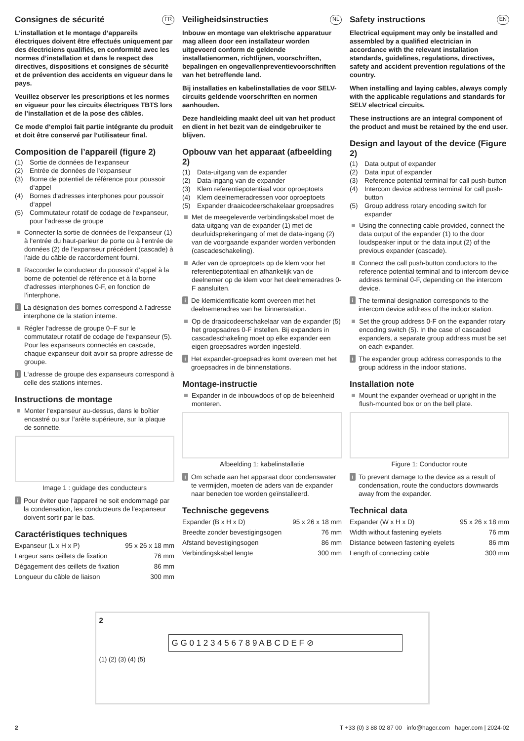Consignes de sécurité FR
L‘installation et le montage d‘appareils électriques doivent être effectués uniquement par des électriciens qualifiés, en conformité avec les normes d’installation et dans le respect des directives, dispositions et consignes de sécurité et de prévention des accidents en vigueur dans le pays.
Veuillez observer les prescriptions et les normes en vigueur pour les circuits électriques TBTS lors de l’installation et de la pose des câbles.
Ce mode d‘emploi fait partie intégrante du produit et doit être conservé par l‘utilisateur final.
Composition de l’appareil (figure 2)
(1) Sortie de données de l‘expanseur
(2) Entrée de données de l‘expanseur
(3) Borne de potentiel de référence pour poussoir d‘appel
(4) Bornes d‘adresses interphones pour poussoir d‘appel
(5) Commutateur rotatif de codage de l‘expanseur, pour l‘adresse de groupe
Connecter la sortie de données de l‘expanseur (1) à l‘entrée du haut-parleur de porte ou à l‘entrée de données (2) de l‘expanseur précédent (cascade) à l‘aide du câble de raccordement fourni.
Raccorder le conducteur du poussoir d‘appel à la borne de potentiel de référence et à la borne d‘adresses interphones 0-F, en fonction de l‘interphone.
i
La désignation des bornes correspond à l‘adresse interphone de la station interne.
Régler l‘adresse de groupe 0–F sur le commutateur rotatif de codage de l‘expanseur (5). Pour les expanseurs connectés en cascade, chaque expanseur doit avoir sa propre adresse de groupe.
i
L‘adresse de groupe des expanseurs correspond à celle des stations internes.
Instructions de montage
Monter l‘expanseur au-dessus, dans le boîtier encastré ou sur l‘arête supérieure, sur la plaque de sonnette.
Image 1 : guidage des conducteurs
i
Pour éviter que l‘appareil ne soit endommagé par la condensation, les conducteurs de l‘expanseur doivent sortir par le bas.
Caractéristiques techniques
| Expanseur (L x H x P) | 95 x 26 x 18 mm |
| Largeur sans œillets de fixation | 76 mm |
| Dégagement des œillets de fixation | 86 mm |
| Longueur du câble de liaison | 300 mm |
Veiligheidsinstructies NL
Inbouw en montage van elektrische apparatuur mag alleen door een installateur worden uitgevoerd conform de geldende installatienormen, richtlijnen, voorschriften, bepalingen en ongevallenpreventievoorschriften van het betreffende land.
Bij installaties en kabelinstallaties de voor SELV-circuits geldende voorschriften en normen aanhouden.
Deze handleiding maakt deel uit van het product en dient in het bezit van de eindgebruiker te blijven.
Opbouw van het apparaat (afbeelding 2)
(1) Data-uitgang van de expander
(2) Data-ingang van de expander
(3) Klem referentiepotentiaal voor oproeptoets
(4) Klem deelnemeradressen voor oproeptoets
(5) Expander draaicodeerschakelaar groepsadres
Met de meegeleverde verbindingskabel moet de data-uitgang van de expander (1) met de deurluidsprekeringang of met de data-ingang (2) van de voorgaande expander worden verbonden (cascadeschakeling).
Ader van de oproeptoets op de klem voor het referentiepotentiaal en afhankelijk van de deelnemer op de klem voor het deelnemeradres 0-F aansluiten.
i
De klemidentificatie komt overeen met het deelnemeradres van het binnenstation.
Op de draaicodeerschakelaar van de expander (5) het groepsadres 0-F instellen. Bij expanders in cascadeschakeling moet op elke expander een eigen groepsadres worden ingesteld.
i
Het expander-groepsadres komt overeen met het groepsadres in de binnenstations.
Montage-instructie
Expander in de inbouwdoos of op de beleenheid monteren.
Afbeelding 1: kabelinstallatie
i
Om schade aan het apparaat door condenswater te vermijden, moeten de aders van de expander naar beneden toe worden geïnstalleerd.
Technische gegevens
| Expander (B x H x D) | 95 x 26 x 18 mm |
| Breedte zonder bevestigingsogen | 76 mm |
| Afstand bevestigingsogen | 86 mm |
| Verbindingskabel lengte | 300 mm |
Safety instructions EN
Electrical equipment may only be installed and assembled by a qualified electrician in accordance with the relevant installation standards, guidelines, regulations, directives, safety and accident prevention regulations of the country.
When installing and laying cables, always comply with the applicable regulations and standards for SELV electrical circuits.
These instructions are an integral component of the product and must be retained by the end user.
Design and layout of the device (Figure 2)
(1) Data output of expander
(2) Data input of expander
(3) Reference potential terminal for call push-button
(4) Intercom device address terminal for call push-button
(5) Group address rotary encoding switch for expander
Using the connecting cable provided, connect the data output of the expander (1) to the door loudspeaker input or the data input (2) of the previous expander (cascade).
Connect the call push-button conductors to the reference potential terminal and to intercom device address terminal 0-F, depending on the intercom device.
i
The terminal designation corresponds to the intercom device address of the indoor station.
Set the group address 0-F on the expander rotary encoding switch (5). In the case of cascaded expanders, a separate group address must be set on each expander.
i
The expander group address corresponds to the group address in the indoor stations.
Installation note
Mount the expander overhead or upright in the flush-mounted box or on the bell plate.
Figure 1: Conductor route
i
To prevent damage to the device as a result of condensation, route the conductors downwards away from the expander.
Technical data
| Expander (W x H x D) | 95 x 26 x 18 mm |
| Width without fastening eyelets | 76 mm |
| Distance between fastening eyelets | 86 mm |
| Length of connecting cable | 300 mm |
2
G G 0 1 2 3 4 5 6 7 8 9 A B C D E F ⊘
(1) (2) (3) (4) (5)
2 T +33 (0) 3 88 02 87 00 info@hager.com hager.com | 2024-02